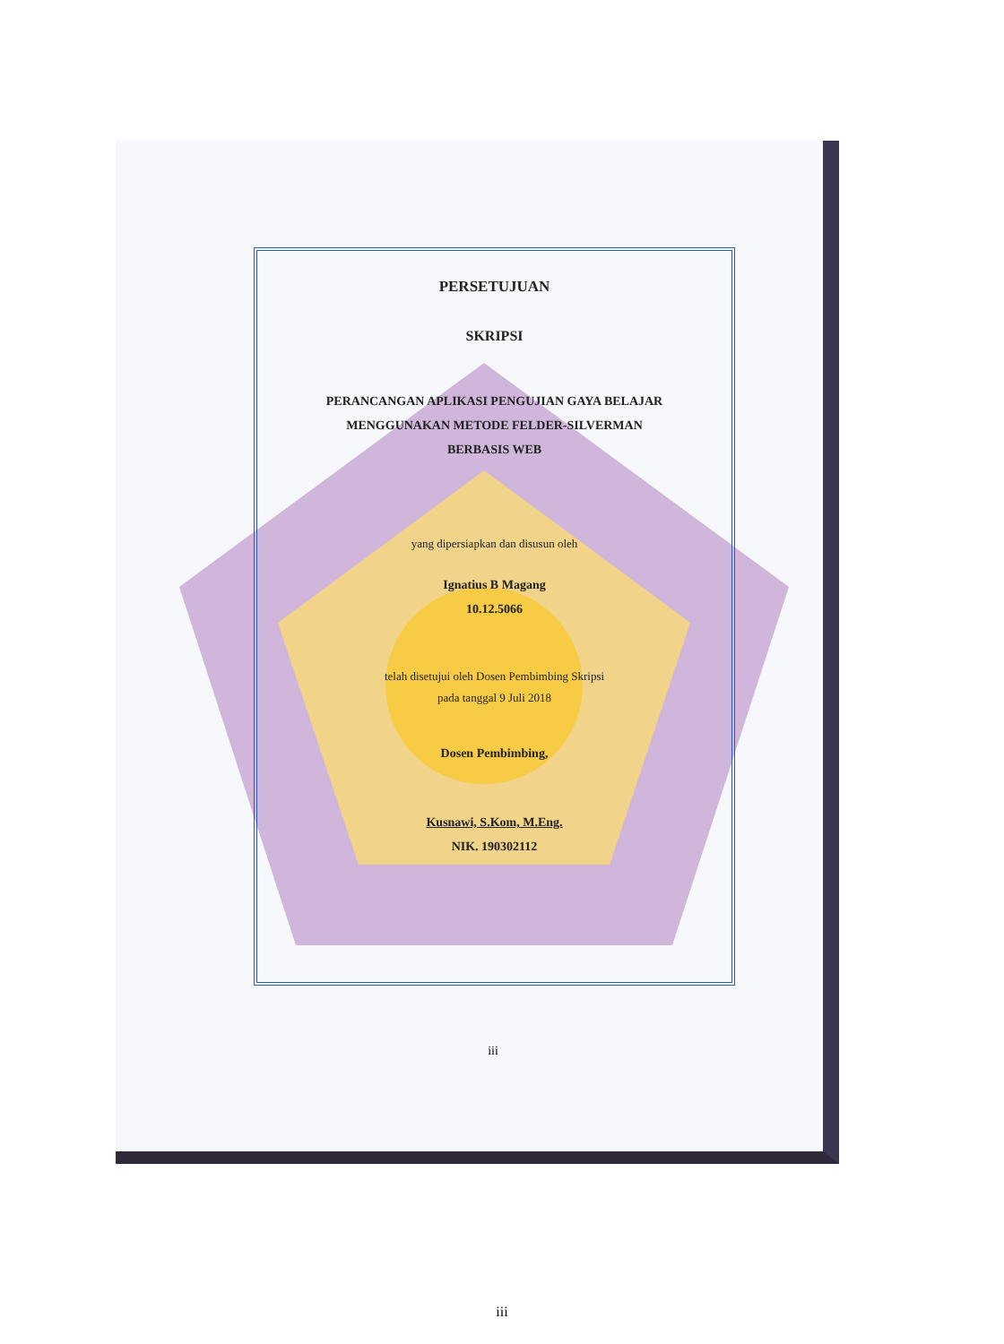PERSETUJUAN
SKRIPSI
PERANCANGAN APLIKASI PENGUJIAN GAYA BELAJAR
MENGGUNAKAN METODE FELDER-SILVERMAN
BERBASIS WEB
yang dipersiapkan dan disusun oleh
Ignatius B Magang
10.12.5066
telah disetujui oleh Dosen Pembimbing Skripsi
pada tanggal 9 Juli 2018
Dosen Pembimbing,
Kusnawi, S.Kom, M.Eng.
NIK. 190302112
iii
iii